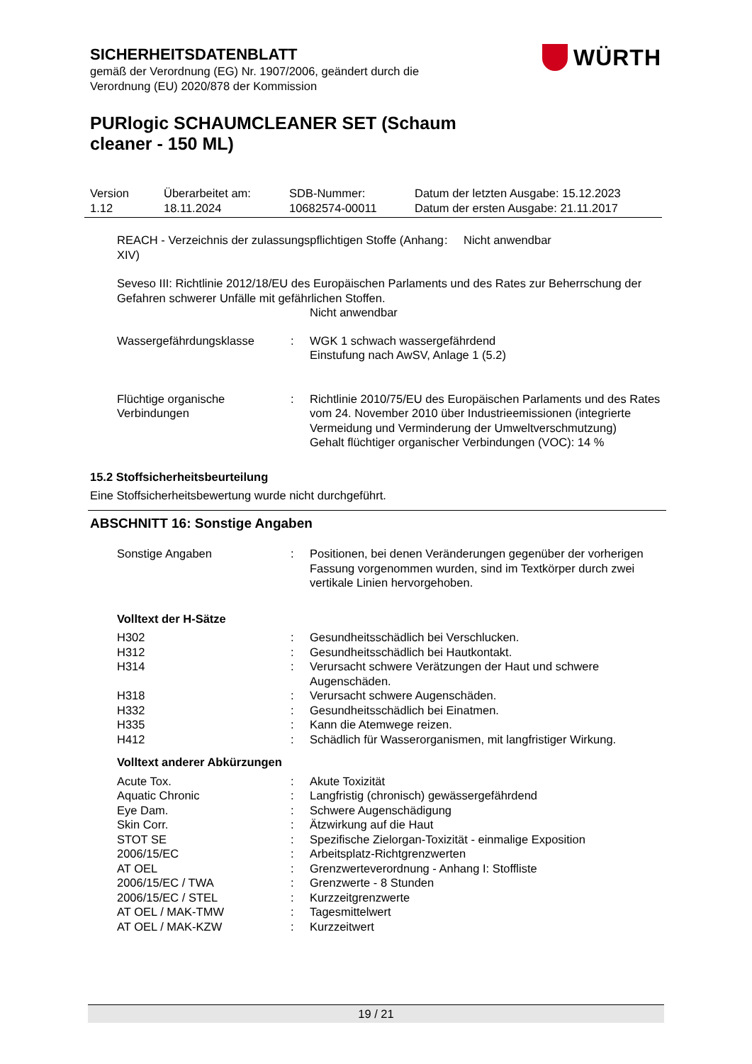SICHERHEITSDATENBLATT
gemäß der Verordnung (EG) Nr. 1907/2006, geändert durch die
Verordnung (EU) 2020/878 der Kommission
PURlogic SCHAUMCLEANER SET (Schaum
cleaner - 150 ML)
WÜRTH
| Version 1.12 | Überarbeitet am: 18.11.2024 | SDB-Nummer: 10682574-00011 | Datum der letzten Ausgabe: 15.12.2023 Datum der ersten Ausgabe: 21.11.2017 |
| REACH - Verzeichnis der zulassungspflichtigen Stoffe (Anhang XIV) | : | Nicht anwendbar |
Seveso III: Richtlinie 2012/18/EU des Europäischen Parlaments und des Rates zur Beherrschung der Gefahren schwerer Unfälle mit gefährlichen Stoffen.
Nicht anwendbar
| Wassergefährdungsklasse | : | WGK 1 schwach wassergefährdend Einstufung nach AwSV, Anlage 1 (5.2) |
| Flüchtige organische Verbindungen | : | Richtlinie 2010/75/EU des Europäischen Parlaments und des Rates vom 24. November 2010 über Industrieemissionen (integrierte Vermeidung und Verminderung der Umweltverschmutzung) Gehalt flüchtiger organischer Verbindungen (VOC): 14 % |
15.2 Stoffsicherheitsbeurteilung
Eine Stoffsicherheitsbewertung wurde nicht durchgeführt.
ABSCHNITT 16: Sonstige Angaben
| Sonstige Angaben | : | Positionen, bei denen Veränderungen gegenüber der vorherigen Fassung vorgenommen wurden, sind im Textkörper durch zwei vertikale Linien hervorgehoben. |
Volltext der H-Sätze
| H302 | : | Gesundheitsschädlich bei Verschlucken. |
| H312 | : | Gesundheitsschädlich bei Hautkontakt. |
| H314 | : | Verursacht schwere Verätzungen der Haut und schwere Augenschäden. |
| H318 | : | Verursacht schwere Augenschäden. |
| H332 | : | Gesundheitsschädlich bei Einatmen. |
| H335 | : | Kann die Atemwege reizen. |
| H412 | : | Schädlich für Wasserorganismen, mit langfristiger Wirkung. |
Volltext anderer Abkürzungen
| Acute Tox. | : | Akute Toxizität |
| Aquatic Chronic | : | Langfristig (chronisch) gewässergefährdend |
| Eye Dam. | : | Schwere Augenschädigung |
| Skin Corr. | : | Ätzwirkung auf die Haut |
| STOT SE | : | Spezifische Zielorgan-Toxizität - einmalige Exposition |
| 2006/15/EC | : | Arbeitsplatz-Richtgrenzwerten |
| AT OEL | : | Grenzwerteverordnung - Anhang I: Stoffliste |
| 2006/15/EC / TWA | : | Grenzwerte - 8 Stunden |
| 2006/15/EC / STEL | : | Kurzzeitgrenzwerte |
| AT OEL / MAK-TMW | : | Tagesmittelwert |
| AT OEL / MAK-KZW | : | Kurzzeitwert |
19 / 21